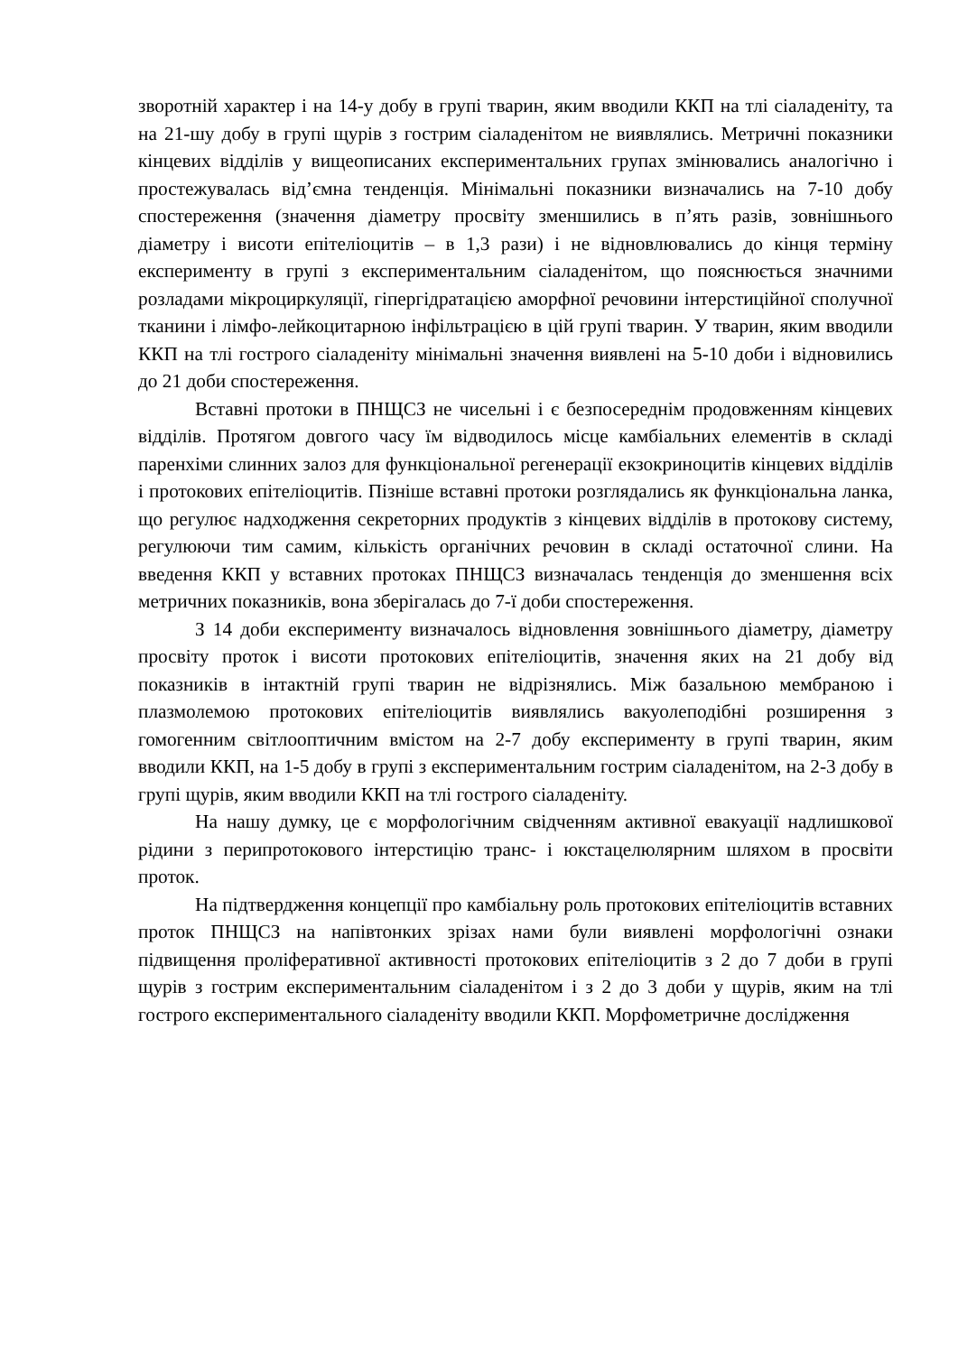зворотній характер і на 14-у добу в групі тварин, яким вводили ККП на тлі сіаладеніту, та на 21-шу добу в групі щурів з гострим сіаладенітом не виявлялись. Метричні показники кінцевих відділів у вищеописаних експериментальних групах змінювались аналогічно і простежувалась від’ємна тенденція. Мінімальні показники визначались на 7-10 добу спостереження (значення діаметру просвіту зменшились в п’ять разів, зовнішнього діаметру і висоти епітеліоцитів – в 1,3 рази) і не відновлювались до кінця терміну експерименту в групі з експериментальним сіаладенітом, що пояснюється значними розладами мікроциркуляції, гіпергідратацією аморфної речовини інтерстиційної сполучної тканини і лімфо-лейкоцитарною інфільтрацією в цій групі тварин. У тварин, яким вводили ККП на тлі гострого сіаладеніту мінімальні значення виявлені на 5-10 доби і відновились до 21 доби спостереження.
Вставні протоки в ПНЩСЗ не чисельні і є безпосереднім продовженням кінцевих відділів. Протягом довгого часу їм відводилось місце камбіальних елементів в складі паренхіми слинних залоз для функціональної регенерації екзокриноцитів кінцевих відділів і протокових епітеліоцитів. Пізніше вставні протоки розглядались як функціональна ланка, що регулює надходження секреторних продуктів з кінцевих відділів в протокову систему, регулюючи тим самим, кількість органічних речовин в складі остаточної слини. На введення ККП у вставних протоках ПНЩСЗ визначалась тенденція до зменшення всіх метричних показників, вона зберігалась до 7-ї доби спостереження.
З 14 доби експерименту визначалось відновлення зовнішнього діаметру, діаметру просвіту проток і висоти протокових епітеліоцитів, значення яких на 21 добу від показників в інтактній групі тварин не відрізнялись. Між базальною мембраною і плазмолемою протокових епітеліоцитів виявлялись вакуолеподібні розширення з гомогенним світлооптичним вмістом на 2-7 добу експерименту в групі тварин, яким вводили ККП, на 1-5 добу в групі з експериментальним гострим сіаладенітом, на 2-3 добу в групі щурів, яким вводили ККП на тлі гострого сіаладеніту.
На нашу думку, це є морфологічним свідченням активної евакуації надлишкової рідини з перипротокового інтерстицію транс- і юкстацелюлярним шляхом в просвіти проток.
На підтвердження концепції про камбіальну роль протокових епітеліоцитів вставних проток ПНЩСЗ на напівтонких зрізах нами були виявлені морфологічні ознаки підвищення проліферативної активності протокових епітеліоцитів з 2 до 7 доби в групі щурів з гострим експериментальним сіаладенітом і з 2 до 3 доби у щурів, яким на тлі гострого експериментального сіаладеніту вводили ККП. Морфометричне дослідження